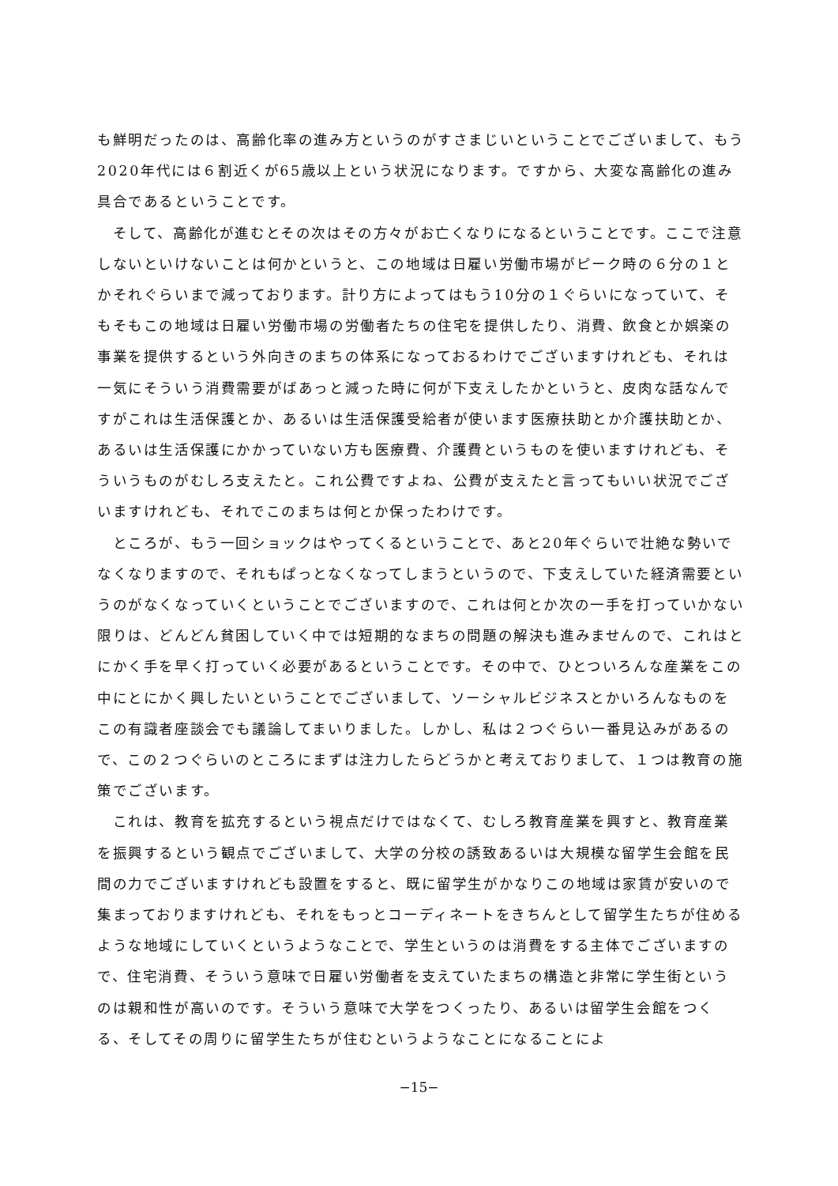も鮮明だったのは、高齢化率の進み方というのがすさまじいということでございまして、もう2020年代には６割近くが65歳以上という状況になります。ですから、大変な高齢化の進み具合であるということです。
　そして、高齢化が進むとその次はその方々がお亡くなりになるということです。ここで注意しないといけないことは何かというと、この地域は日雇い労働市場がピーク時の６分の１とかそれぐらいまで減っております。計り方によってはもう10分の１ぐらいになっていて、そもそもこの地域は日雇い労働市場の労働者たちの住宅を提供したり、消費、飲食とか娯楽の事業を提供するという外向きのまちの体系になっておるわけでございますけれども、それは一気にそういう消費需要がばあっと減った時に何が下支えしたかというと、皮肉な話なんですがこれは生活保護とか、あるいは生活保護受給者が使います医療扶助とか介護扶助とか、あるいは生活保護にかかっていない方も医療費、介護費というものを使いますけれども、そういうものがむしろ支えたと。これ公費ですよね、公費が支えたと言ってもいい状況でございますけれども、それでこのまちは何とか保ったわけです。
　ところが、もう一回ショックはやってくるということで、あと20年ぐらいで壮絶な勢いでなくなりますので、それもぱっとなくなってしまうというので、下支えしていた経済需要というのがなくなっていくということでございますので、これは何とか次の一手を打っていかない限りは、どんどん貧困していく中では短期的なまちの問題の解決も進みませんので、これはとにかく手を早く打っていく必要があるということです。その中で、ひとついろんな産業をこの中にとにかく興したいということでございまして、ソーシャルビジネスとかいろんなものをこの有識者座談会でも議論してまいりました。しかし、私は２つぐらい一番見込みがあるので、この２つぐらいのところにまずは注力したらどうかと考えておりまして、１つは教育の施策でございます。
　これは、教育を拡充するという視点だけではなくて、むしろ教育産業を興すと、教育産業を振興するという観点でございまして、大学の分校の誘致あるいは大規模な留学生会館を民間の力でございますけれども設置をすると、既に留学生がかなりこの地域は家賃が安いので集まっておりますけれども、それをもっとコーディネートをきちんとして留学生たちが住めるような地域にしていくというようなことで、学生というのは消費をする主体でございますので、住宅消費、そういう意味で日雇い労働者を支えていたまちの構造と非常に学生街というのは親和性が高いのです。そういう意味で大学をつくったり、あるいは留学生会館をつくる、そしてその周りに留学生たちが住むというようなことになることによ
−15−